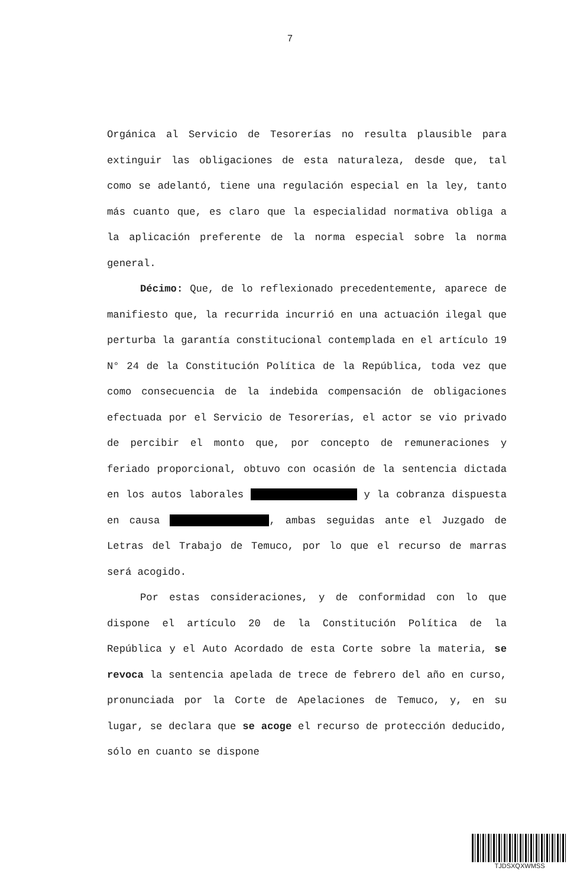7
Orgánica al Servicio de Tesorerías no resulta plausible para extinguir las obligaciones de esta naturaleza, desde que, tal como se adelantó, tiene una regulación especial en la ley, tanto más cuanto que, es claro que la especialidad normativa obliga a la aplicación preferente de la norma especial sobre la norma general.
Décimo: Que, de lo reflexionado precedentemente, aparece de manifiesto que, la recurrida incurrió en una actuación ilegal que perturba la garantía constitucional contemplada en el artículo 19 N° 24 de la Constitución Política de la República, toda vez que como consecuencia de la indebida compensación de obligaciones efectuada por el Servicio de Tesorerías, el actor se vio privado de percibir el monto que, por concepto de remuneraciones y feriado proporcional, obtuvo con ocasión de la sentencia dictada en los autos laborales y la cobranza dispuesta en causa , ambas seguidas ante el Juzgado de Letras del Trabajo de Temuco, por lo que el recurso de marras será acogido.
Por estas consideraciones, y de conformidad con lo que dispone el artículo 20 de la Constitución Política de la República y el Auto Acordado de esta Corte sobre la materia, se revoca la sentencia apelada de trece de febrero del año en curso, pronunciada por la Corte de Apelaciones de Temuco, y, en su lugar, se declara que se acoge el recurso de protección deducido, sólo en cuanto se dispone
TJDSXQXWMSS